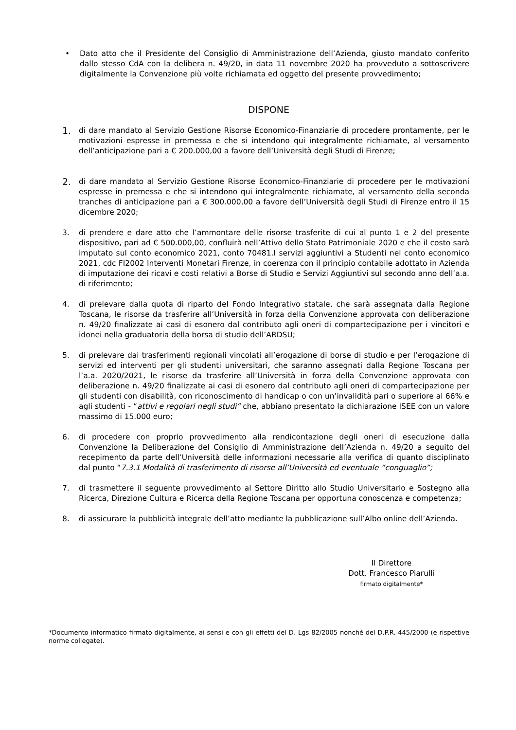• Dato atto che il Presidente del Consiglio di Amministrazione dell’Azienda, giusto mandato conferito dallo stesso CdA con la delibera n. 49/20, in data 11 novembre 2020 ha provveduto a sottoscrivere digitalmente la Convenzione più volte richiamata ed oggetto del presente provvedimento;
DISPONE
1.
di dare mandato al Servizio Gestione Risorse Economico-Finanziarie di procedere prontamente, per le motivazioni espresse in premessa e che si intendono qui integralmente richiamate, al versamento dell’anticipazione pari a € 200.000,00 a favore dell’Università degli Studi di Firenze;
2.
di dare mandato al Servizio Gestione Risorse Economico-Finanziarie di procedere per le motivazioni espresse in premessa e che si intendono qui integralmente richiamate, al versamento della seconda tranches di anticipazione pari a € 300.000,00 a favore dell’Università degli Studi di Firenze entro il 15 dicembre 2020;
3. di prendere e dare atto che l’ammontare delle risorse trasferite di cui al punto 1 e 2 del presente dispositivo, pari ad € 500.000,00, confluirà nell’Attivo dello Stato Patrimoniale 2020 e che il costo sarà imputato sul conto economico 2021, conto 70481.I servizi aggiuntivi a Studenti nel conto economico 2021, cdc FI2002 Interventi Monetari Firenze, in coerenza con il principio contabile adottato in Azienda di imputazione dei ricavi e costi relativi a Borse di Studio e Servizi Aggiuntivi sul secondo anno dell’a.a. di riferimento;
4. di prelevare dalla quota di riparto del Fondo Integrativo statale, che sarà assegnata dalla Regione Toscana, le risorse da trasferire all’Università in forza della Convenzione approvata con deliberazione n. 49/20 finalizzate ai casi di esonero dal contributo agli oneri di compartecipazione per i vincitori e idonei nella graduatoria della borsa di studio dell’ARDSU;
5. di prelevare dai trasferimenti regionali vincolati all’erogazione di borse di studio e per l’erogazione di servizi ed interventi per gli studenti universitari, che saranno assegnati dalla Regione Toscana per l’a.a. 2020/2021, le risorse da trasferire all’Università in forza della Convenzione approvata con deliberazione n. 49/20 finalizzate ai casi di esonero dal contributo agli oneri di compartecipazione per gli studenti con disabilità, con riconoscimento di handicap o con un’invalidità pari o superiore al 66% e agli studenti - “attivi e regolari negli studi” che, abbiano presentato la dichiarazione ISEE con un valore massimo di 15.000 euro;
6. di procedere con proprio provvedimento alla rendicontazione degli oneri di esecuzione dalla Convenzione la Deliberazione del Consiglio di Amministrazione dell’Azienda n. 49/20 a seguito del recepimento da parte dell’Università delle informazioni necessarie alla verifica di quanto disciplinato dal punto “7.3.1 Modalità di trasferimento di risorse all’Università ed eventuale “conguaglio”;
7. di trasmettere il seguente provvedimento al Settore Diritto allo Studio Universitario e Sostegno alla Ricerca, Direzione Cultura e Ricerca della Regione Toscana per opportuna conoscenza e competenza;
8. di assicurare la pubblicità integrale dell’atto mediante la pubblicazione sull’Albo online dell’Azienda.
Il Direttore
Dott. Francesco Piarulli
firmato digitalmente*
*Documento informatico firmato digitalmente, ai sensi e con gli effetti del D. Lgs 82/2005 nonché del D.P.R. 445/2000 (e rispettive norme collegate).